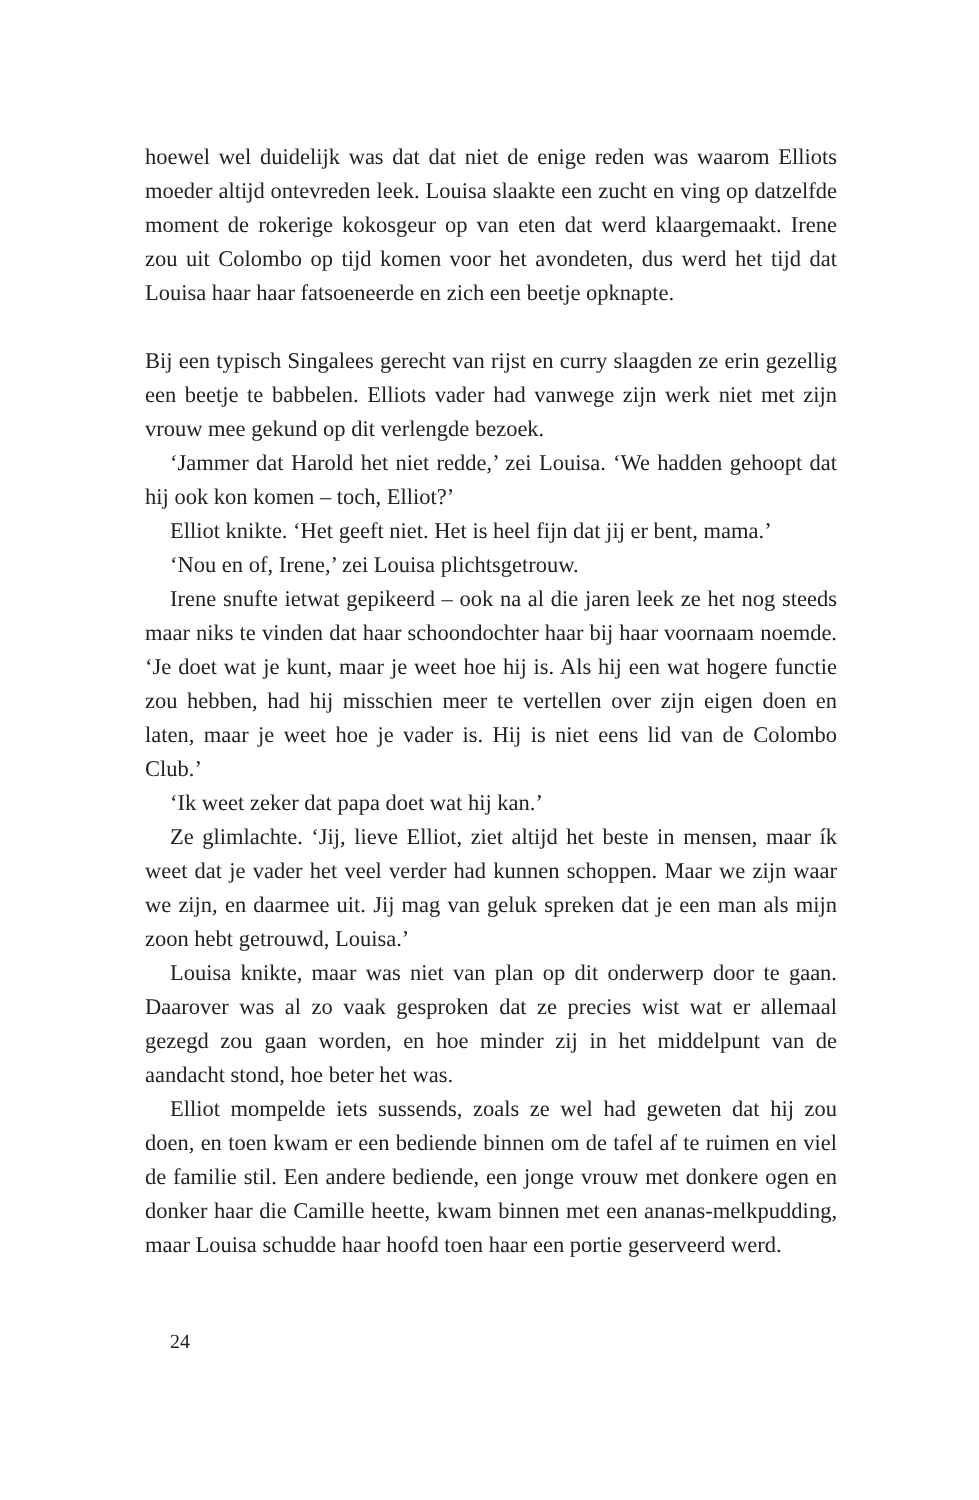hoewel wel duidelijk was dat dat niet de enige reden was waarom Elliots moeder altijd ontevreden leek. Louisa slaakte een zucht en ving op datzelfde moment de rokerige kokosgeur op van eten dat werd klaargemaakt. Irene zou uit Colombo op tijd komen voor het avondeten, dus werd het tijd dat Louisa haar haar fatsoeneerde en zich een beetje opknapte.
Bij een typisch Singalees gerecht van rijst en curry slaagden ze erin gezellig een beetje te babbelen. Elliots vader had vanwege zijn werk niet met zijn vrouw mee gekund op dit verlengde bezoek.
‘Jammer dat Harold het niet redde,’ zei Louisa. ‘We hadden gehoopt dat hij ook kon komen – toch, Elliot?’
Elliot knikte. ‘Het geeft niet. Het is heel fijn dat jij er bent, mama.’
‘Nou en of, Irene,’ zei Louisa plichtsgetrouw.
Irene snufte ietwat gepikeerd – ook na al die jaren leek ze het nog steeds maar niks te vinden dat haar schoondochter haar bij haar voornaam noemde. ‘Je doet wat je kunt, maar je weet hoe hij is. Als hij een wat hogere functie zou hebben, had hij misschien meer te vertellen over zijn eigen doen en laten, maar je weet hoe je vader is. Hij is niet eens lid van de Colombo Club.’
‘Ik weet zeker dat papa doet wat hij kan.’
Ze glimlachte. ‘Jij, lieve Elliot, ziet altijd het beste in mensen, maar ík weet dat je vader het veel verder had kunnen schoppen. Maar we zijn waar we zijn, en daarmee uit. Jij mag van geluk spreken dat je een man als mijn zoon hebt getrouwd, Louisa.’
Louisa knikte, maar was niet van plan op dit onderwerp door te gaan. Daarover was al zo vaak gesproken dat ze precies wist wat er allemaal gezegd zou gaan worden, en hoe minder zij in het middelpunt van de aandacht stond, hoe beter het was.
Elliot mompelde iets sussends, zoals ze wel had geweten dat hij zou doen, en toen kwam er een bediende binnen om de tafel af te ruimen en viel de familie stil. Een andere bediende, een jonge vrouw met donkere ogen en donker haar die Camille heette, kwam binnen met een ananas-melkpudding, maar Louisa schudde haar hoofd toen haar een portie geserveerd werd.
24